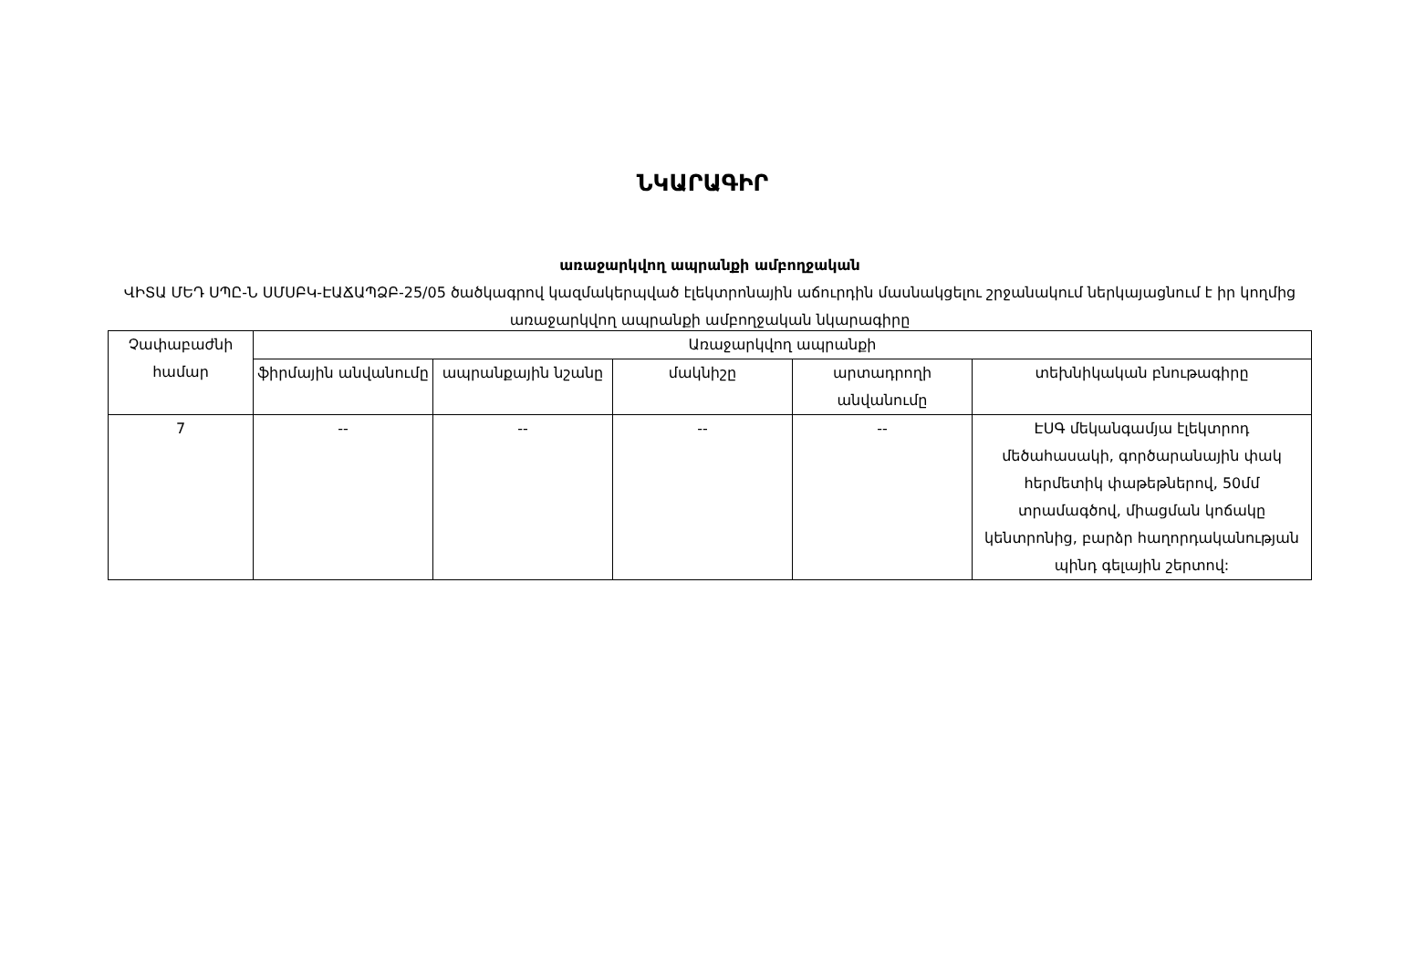ՆԿԱՐԱԳԻՐ
առաջարկվող ապրանքի ամբողջական
ՎԻՏԱ ՄԵԴ ՍՊԸ-Ն ՍՄՍԲԿ-ԷԱՃԱՊՁԲ-25/05 ծածկագրով կազմակերպված էլեկտրոնային աճուրդին մասնակցելու շրջանակում ներկայացնում է իր կողմից առաջարկվող ապրանքի ամբողջական նկարագիրը
| Չափաբաժնի համար | Առաջարկվող ապրանքի | | | | |
| --- | --- | --- | --- | --- | --- |
| | ֆիրմային անվանումը | ապրանքային նշանը | մակնիշը | արտադրողի անվանումը | տեխնիկական բնութագիրը |
| 7 | -- | -- | -- | -- | ԷՍԳ մեկանգամյա էլեկտրոդ մեծահասակի, գործարանային փակ հերմետիկ փաթեթներով, 50մմ տրամագծով, միացման կոճակը կենտրոնից, բարձր հաղորդականության պինդ գելային շերտով: |